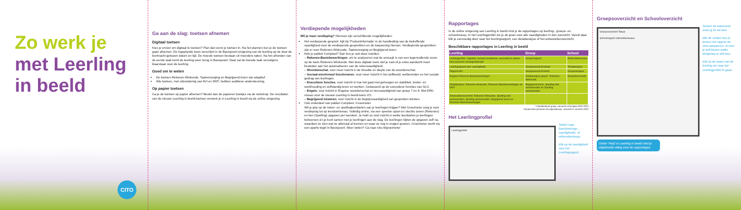Zo werk je
met Leerling
in beeld
CITO
Ga aan de slag: toetsen afnemen
Digitaal toetsen
Kies je ervoor om digitaal te toetsen? Plan dan eerst je toetsen in. Na het plannen kun je de toetsen gaan afnemen. De ingeplande toets verschijnt in de Basispoort-omgeving van de leerling op de door de leerkracht gekozen datum en tijd. De meeste toetsen bestaan uit meerdere taken. Na het afronden van de eerste taak komt de leerling weer terug in Basispoort. Daar zal de tweede taak vervolgens klaarstaan voor de leerling.
Goed om te weten
De toetsen Rekenen-Wiskunde, Taalverzorging en Begrijpend lezen zijn adaptief.
Alle toetsen, met uitzondering van AVI en DMT, hebben auditieve ondersteuning.
Op papier toetsen
Ga je de toetsen op papier afnemen? Bestel dan de papieren boekjes via de webshop. De resultaten van de nieuwe Leerling in beeld-toetsen verwerk je in Leerling in beeld via de online omgeving.
Verdiepende mogelijkheden
Wil je meer verdieping? Hiervoor zijn verschillende mogelijkheden:
Het verdiepende gesprek: kijk bij 'Productinformatie' in de handleiding van de betreffende vaardigheid voor de verdiepende gesprekken en de toepassing hiervan. Verdiepende gesprekken zijn er voor Rekenen-Wiskunde, Taalverzorging en Begrijpend lezen.
Heb je pakket Compleet? Dan kun je ook deze inzetten:
– Rekenen-Basisbewerkingen, om te analyseren wat de oorzaak is van een tegenvallende score op de toets Rekenen-Wiskunde. Met deze digitale toets stel je vast of je extra aandacht moet besteden aan het automatiseren van de rekenvaardigheid.
– Woordenschat, voor meer inzicht in de breedte en diepte van de woordenschat.
– Sociaal-emotioneel functioneren, voor meer inzicht in het zelfbeeld, welbevinden en het sociale gedrag van leerlingen.
– Executieve functies, voor inzicht in hoe het gaat met geheugen en stabiliteit, luister- en werkhouding en zelfstandig leren en werken. Gebaseerd op de executieve functies van SLO.
– Engels, voor inzicht in Engelse woordenschat en leesvaardigheid van groep 7 en 8. Met ERK-niveau voor de nieuwe Leerling in beeld-toets VO.
– Begrijpend luisteren, voor inzicht in de begripsvaardigheid van gesproken teksten.
Ook onderdeel van pakket Compleet: Groeimeter
Wil je grip op de reken- en spellingleerdoelen van je leerlingen krijgen? Met Groeimeter zorg je voor verdieping tot op leerdoelniveau. Volledig online, via een speelse opzet en slechts zeven (Rekenen) en tien (Spelling) opgaven per leerdoel. Je hebt zo snel inzicht in welke leerdoelen je leerlingen beheersen én je kunt samen met je leerlingen aan de slag. De leerlingen kijken de opgaven zelf na, waardoor ze zien wat ze allemaal al kunnen en waar ze nog in mogen groeien. Groeimeter werkt via een aparte tegel in Basispoort. Meer weten? Ga naar cito.nl/groeimeter
Rapportages
In de online omgeving van Leerling in beeld vind je de rapportages op leerling-, groeps- en schoolniveau. In het Leerlingprofiel zie je de groei voor alle vaardigheden in één overzicht. Vanuit daar klik je eenvoudig door naar het leerlingrapport, een detailanalyse of het antwoordenoverzicht.
Beschikbare rapportages in Leerling in beeld
| Leerling | Groep | School |
| --- | --- | --- |
| Leerlingprofiel: cognitief, sociaal-emotioneel, executief en advies best passend vervolgonderwijs* | Groepsrapport | Referentieniveaus |
| Leerlingrapport (per vaardigheid) | Groepsoverzicht totaal | Trendanalyse |
| Rapport AVI | Groepsoverzicht toets | Groepsanalyse |
| Rapport Rekenen-Basisbewerkingen | Detailanalyse groep*: Rekenen-Wiskunde, | Dwarsdoorsnede |
| Detailanalyse: Rekenen-wiskunde, Rekenen-Basisbewerkingen en DMT | Begrijpend lezen, Spelling niet-werkwoorden en Spelling werkwoorden | |
| Antwoordenoverzicht: Rekenen-Wiskunde, Spelling niet-werkwoorden, Spelling werkwoorden, Begrijpend lezen en Rekenen-Basisbewerkingen | | |
* Detailanalyse groep: verwacht schooljaar 2022-2023
*Advies best passend vervolgonderwijs: verwacht E-moment 2023
Het Leerlingprofiel
Leerlingprofiel
Switch naar functionerings-, vaardigheids- of referentieniveau.
Klik op de vaardigheid voor het Leerlingrapport.
Groepsoverzicht en Schooloverzicht
Groepsoverzicht Totaal
Schoolrapport referentieniveaus
Sorteer de kolommen zoals jij ze wil zien.
Met de vinkjes kun je binnen het rapport de view aanpassen. Zo kun je zelf kiezen welke deelgroep je wilt zien.
Klik op de naam van de leerling om naar het Leerlingprofiel te gaan.
Onder 'Help' in Leerling in beeld vind je uitgebreide uitleg over de rapportages.